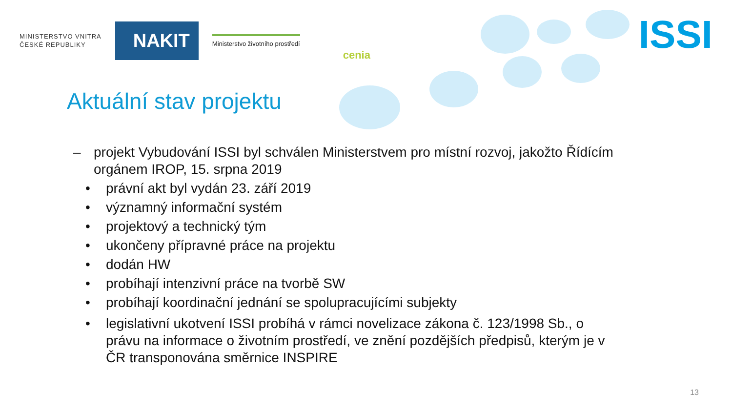MINISTERSTVO VNITRA
ČESKÉ REPUBLIKY
NAKIT
Ministerstvo životního prostředí
cenia
ISSI
Aktuální stav projektu
– projekt Vybudování ISSI byl schválen Ministerstvem pro místní rozvoj, jakožto Řídícím orgánem IROP, 15. srpna 2019
• právní akt byl vydán 23. září 2019
• významný informační systém
• projektový a technický tým
• ukončeny přípravné práce na projektu
• dodán HW
• probíhají intenzivní práce na tvorbě SW
• probíhají koordinační jednání se spolupracujícími subjekty
• legislativní ukotvení ISSI probíhá v rámci novelizace zákona č. 123/1998 Sb., o právu na informace o životním prostředí, ve znění pozdějších předpisů, kterým je v ČR transponována směrnice INSPIRE
13